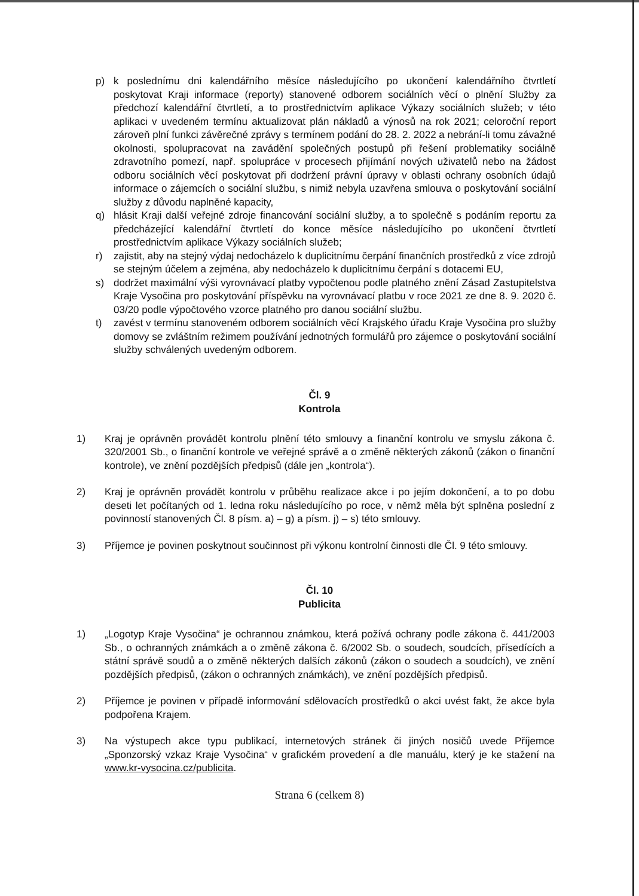p) k poslednímu dni kalendářního měsíce následujícího po ukončení kalendářního čtvrtletí poskytovat Kraji informace (reporty) stanovené odborem sociálních věcí o plnění Služby za předchozí kalendářní čtvrtletí, a to prostřednictvím aplikace Výkazy sociálních služeb; v této aplikaci v uvedeném termínu aktualizovat plán nákladů a výnosů na rok 2021; celoroční report zároveň plní funkci závěrečné zprávy s termínem podání do 28. 2. 2022 a nebrání-li tomu závažné okolnosti, spolupracovat na zavádění společných postupů při řešení problematiky sociálně zdravotního pomezí, např. spolupráce v procesech přijímání nových uživatelů nebo na žádost odboru sociálních věcí poskytovat při dodržení právní úpravy v oblasti ochrany osobních údajů informace o zájemcích o sociální službu, s nimiž nebyla uzavřena smlouva o poskytování sociální služby z důvodu naplněné kapacity,
q) hlásit Kraji další veřejné zdroje financování sociální služby, a to společně s podáním reportu za předcházející kalendářní čtvrtletí do konce měsíce následujícího po ukončení čtvrtletí prostřednictvím aplikace Výkazy sociálních služeb;
r) zajistit, aby na stejný výdaj nedocházelo k duplicitnímu čerpání finančních prostředků z více zdrojů se stejným účelem a zejména, aby nedocházelo k duplicitnímu čerpání s dotacemi EU,
s) dodržet maximální výši vyrovnávací platby vypočtenou podle platného znění Zásad Zastupitelstva Kraje Vysočina pro poskytování příspěvku na vyrovnávací platbu v roce 2021 ze dne 8. 9. 2020 č. 03/20 podle výpočtového vzorce platného pro danou sociální službu.
t) zavést v termínu stanoveném odborem sociálních věcí Krajského úřadu Kraje Vysočina pro služby domovy se zvláštním režimem používání jednotných formulářů pro zájemce o poskytování sociální služby schválených uvedeným odborem.
Čl. 9
Kontrola
1) Kraj je oprávněn provádět kontrolu plnění této smlouvy a finanční kontrolu ve smyslu zákona č. 320/2001 Sb., o finanční kontrole ve veřejné správě a o změně některých zákonů (zákon o finanční kontrole), ve znění pozdějších předpisů (dále jen „kontrola“).
2) Kraj je oprávněn provádět kontrolu v průběhu realizace akce i po jejím dokončení, a to po dobu deseti let počítaných od 1. ledna roku následujícího po roce, v němž měla být splněna poslední z povinností stanovených Čl. 8 písm. a) – g) a písm. j) – s) této smlouvy.
3) Příjemce je povinen poskytnout součinnost při výkonu kontrolní činnosti dle Čl. 9 této smlouvy.
Čl. 10
Publicita
1) „Logotyp Kraje Vysočina“ je ochrannou známkou, která požívá ochrany podle zákona č. 441/2003 Sb., o ochranných známkách a o změně zákona č. 6/2002 Sb. o soudech, soudcích, přísedících a státní správě soudů a o změně některých dalších zákonů (zákon o soudech a soudcích), ve znění pozdějších předpisů, (zákon o ochranných známkách), ve znění pozdějších předpisů.
2) Příjemce je povinen v případě informování sdělovacích prostředků o akci uvést fakt, že akce byla podpořena Krajem.
3) Na výstupech akce typu publikací, internetových stránek či jiných nosičů uvede Příjemce „Sponzorský vzkaz Kraje Vysočina“ v grafickém provedení a dle manuálu, který je ke stažení na www.kr-vysocina.cz/publicita.
Strana 6 (celkem 8)